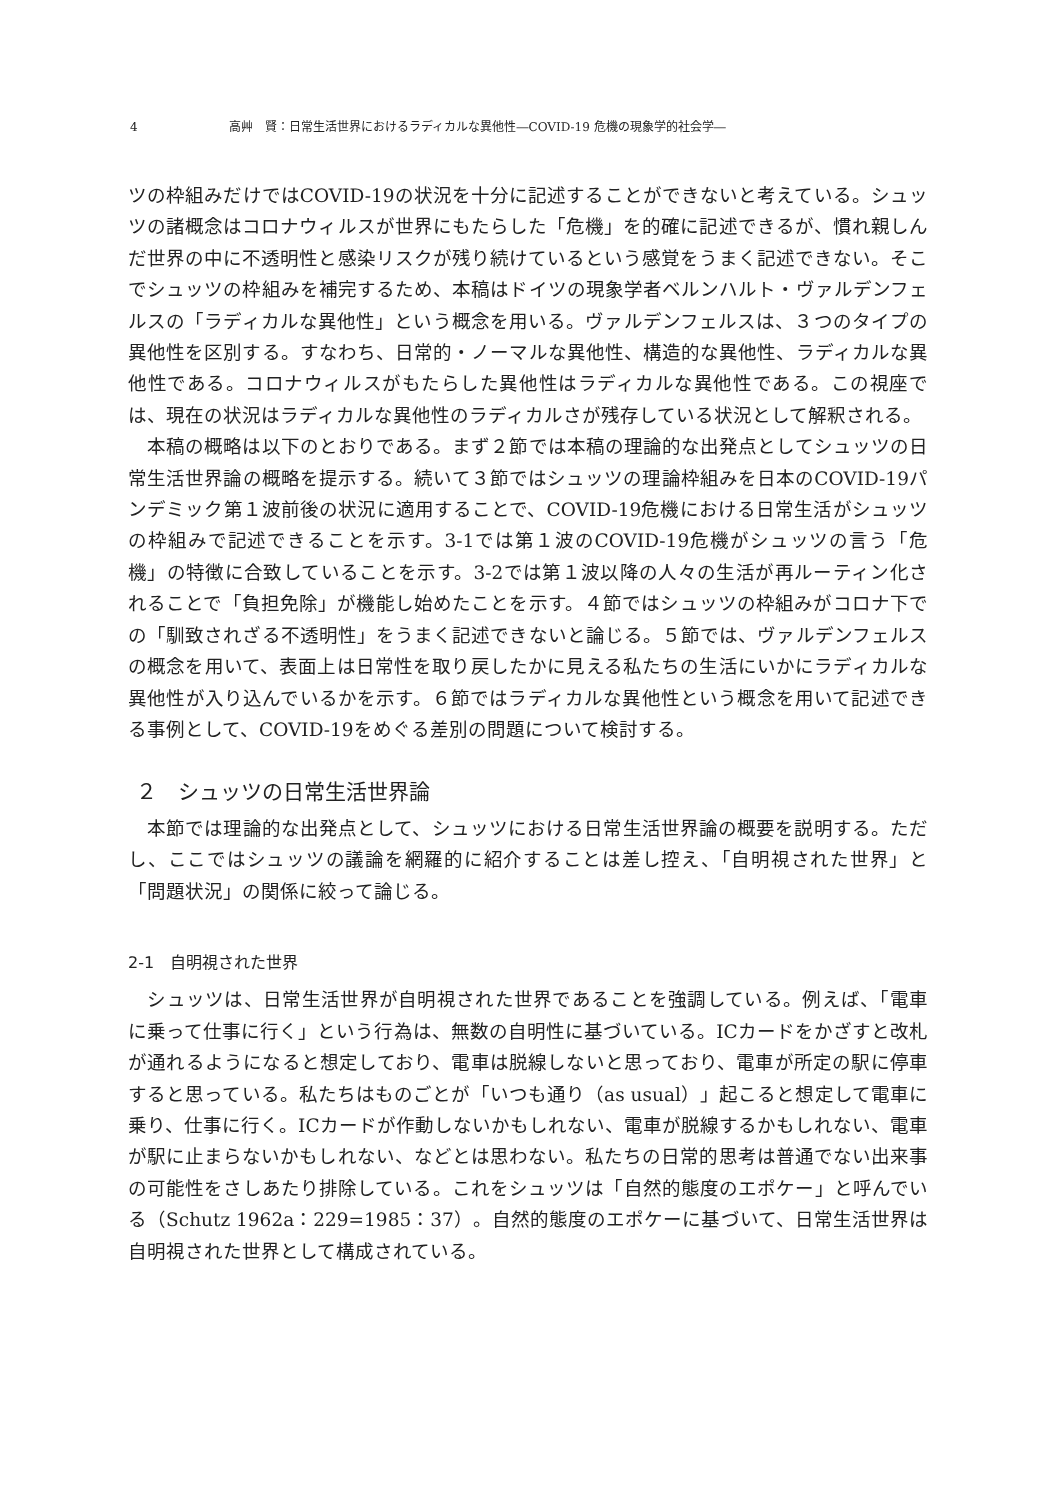4 高艸　賢：日常生活世界におけるラディカルな異他性―COVID-19 危機の現象学的社会学―
ツの枠組みだけではCOVID-19の状況を十分に記述することができないと考えている。シュッツの諸概念はコロナウィルスが世界にもたらした「危機」を的確に記述できるが、慣れ親しんだ世界の中に不透明性と感染リスクが残り続けているという感覚をうまく記述できない。そこでシュッツの枠組みを補完するため、本稿はドイツの現象学者ベルンハルト・ヴァルデンフェルスの「ラディカルな異他性」という概念を用いる。ヴァルデンフェルスは、３つのタイプの異他性を区別する。すなわち、日常的・ノーマルな異他性、構造的な異他性、ラディカルな異他性である。コロナウィルスがもたらした異他性はラディカルな異他性である。この視座では、現在の状況はラディカルな異他性のラディカルさが残存している状況として解釈される。
　本稿の概略は以下のとおりである。まず２節では本稿の理論的な出発点としてシュッツの日常生活世界論の概略を提示する。続いて３節ではシュッツの理論枠組みを日本のCOVID-19パンデミック第１波前後の状況に適用することで、COVID-19危機における日常生活がシュッツの枠組みで記述できることを示す。3-1では第１波のCOVID-19危機がシュッツの言う「危機」の特徴に合致していることを示す。3-2では第１波以降の人々の生活が再ルーティン化されることで「負担免除」が機能し始めたことを示す。４節ではシュッツの枠組みがコロナ下での「馴致されざる不透明性」をうまく記述できないと論じる。５節では、ヴァルデンフェルスの概念を用いて、表面上は日常性を取り戻したかに見える私たちの生活にいかにラディカルな異他性が入り込んでいるかを示す。６節ではラディカルな異他性という概念を用いて記述できる事例として、COVID-19をめぐる差別の問題について検討する。
２　シュッツの日常生活世界論
　本節では理論的な出発点として、シュッツにおける日常生活世界論の概要を説明する。ただし、ここではシュッツの議論を網羅的に紹介することは差し控え、「自明視された世界」と「問題状況」の関係に絞って論じる。
2-1　自明視された世界
　シュッツは、日常生活世界が自明視された世界であることを強調している。例えば、「電車に乗って仕事に行く」という行為は、無数の自明性に基づいている。ICカードをかざすと改札が通れるようになると想定しており、電車は脱線しないと思っており、電車が所定の駅に停車すると思っている。私たちはものごとが「いつも通り（as usual）」起こると想定して電車に乗り、仕事に行く。ICカードが作動しないかもしれない、電車が脱線するかもしれない、電車が駅に止まらないかもしれない、などとは思わない。私たちの日常的思考は普通でない出来事の可能性をさしあたり排除している。これをシュッツは「自然的態度のエポケー」と呼んでいる（Schutz 1962a：229=1985：37）。自然的態度のエポケーに基づいて、日常生活世界は自明視された世界として構成されている。